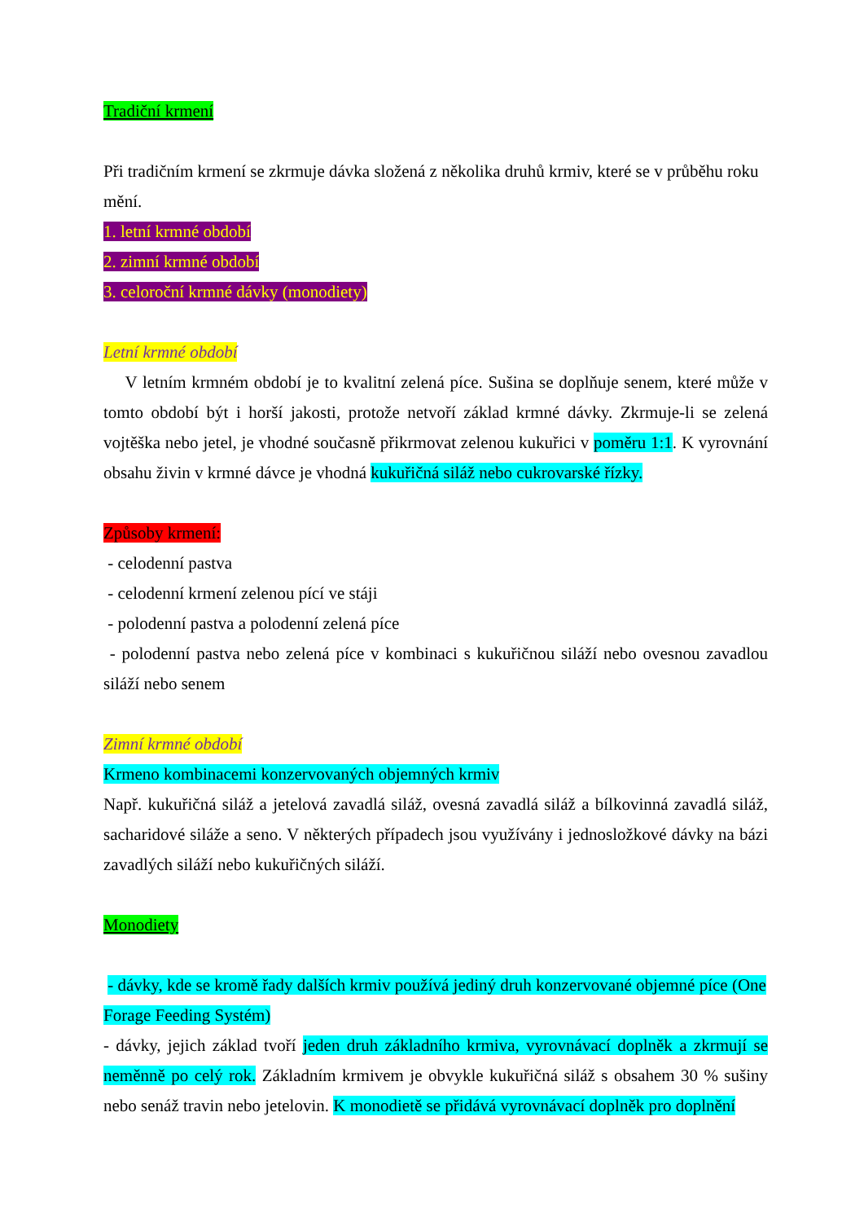Tradiční krmení
Při tradičním krmení se zkrmuje dávka složená z několika druhů krmiv, které se v průběhu roku mění.
1. letní krmné období
2. zimní krmné období
3. celoroční krmné dávky (monodiety)
Letní krmné období
V letním krmném období je to kvalitní zelená píce. Sušina se doplňuje senem, které může v tomto období být i horší jakosti, protože netvoří základ krmné dávky. Zkrmuje-li se zelená vojtěška nebo jetel, je vhodné současně přikrmovat zelenou kukuřici v poměru 1:1. K vyrovnání obsahu živin v krmné dávce je vhodná kukuřičná siláž nebo cukrovarské řízky.
Způsoby krmení:
- celodenní pastva
- celodenní krmení zelenou pící ve stáji
- polodenní pastva a polodenní zelená píce
- polodenní pastva nebo zelená píce v kombinaci s kukuřičnou siláží nebo ovesnou zavadlou siláží nebo senem
Zimní krmné období
Krmeno kombinacemi konzervovaných objemných krmiv
Např. kukuřičná siláž a jetelová zavadlá siláž, ovesná zavadlá siláž a bílkovinná zavadlá siláž, sacharidové siláže a seno. V některých případech jsou využívány i jednosložkové dávky na bázi zavadlých siláží nebo kukuřičných siláží.
Monodiety
- dávky, kde se kromě řady dalších krmiv používá jediný druh konzervované objemné píce (One Forage Feeding Systém)
- dávky, jejich základ tvoří jeden druh základního krmiva, vyrovnávací doplněk a zkrmují se neměnně po celý rok. Základním krmivem je obvykle kukuřičná siláž s obsahem 30 % sušiny nebo senáž travin nebo jetelovin. K monodietě se přidává vyrovnávací doplněk pro doplnění